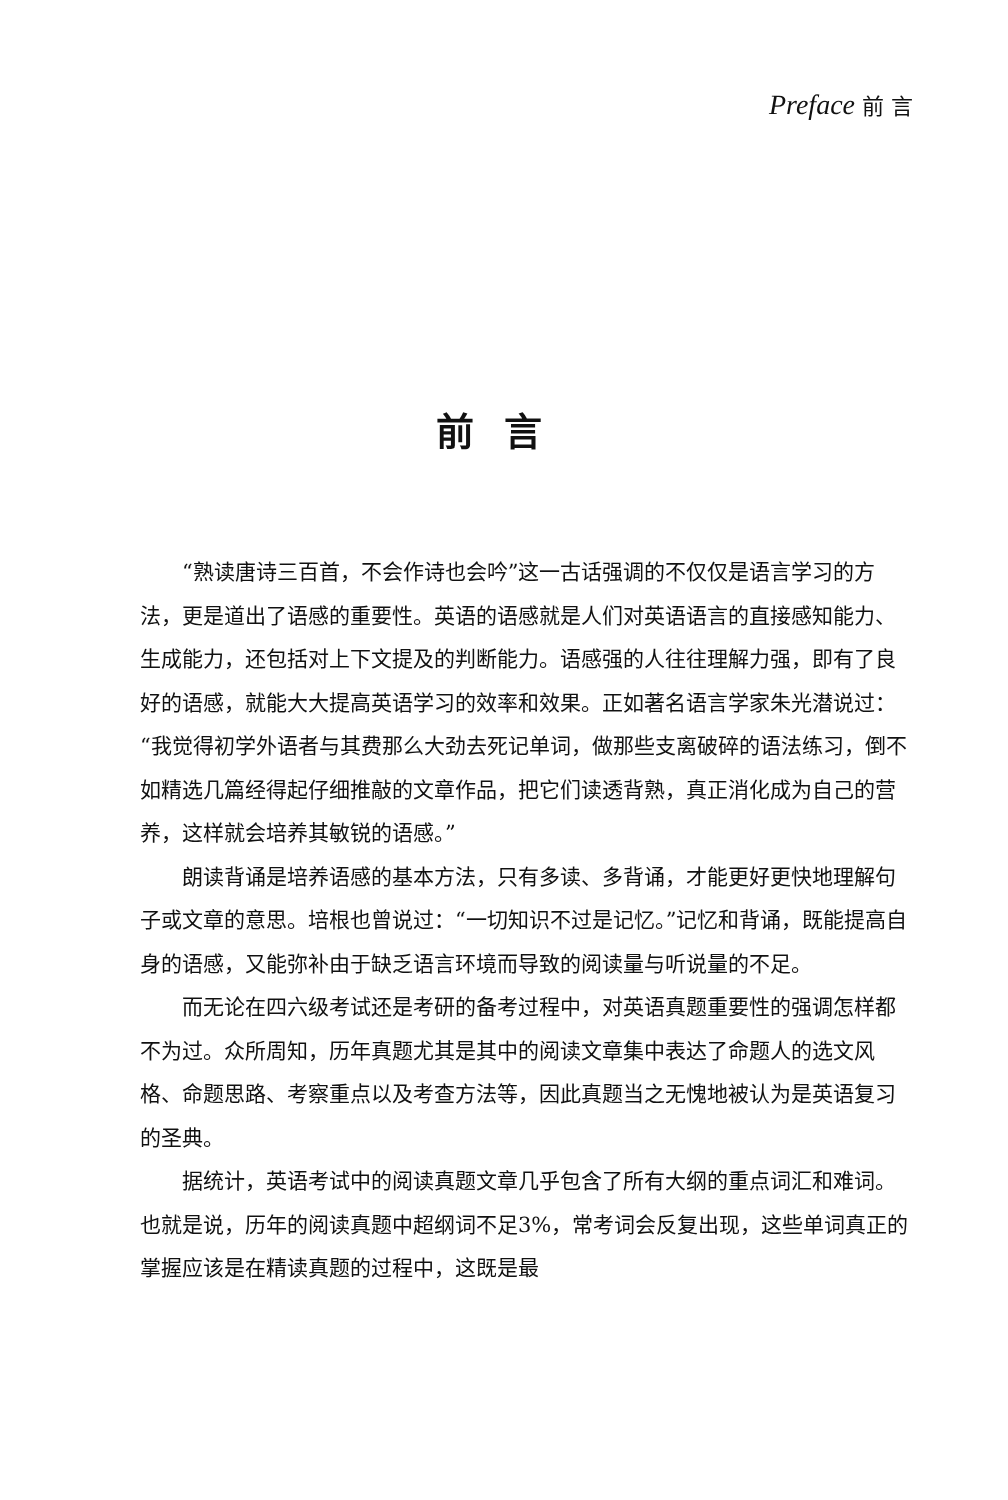Preface 前 言
前言
“熟读唐诗三百首，不会作诗也会吟”这一古话强调的不仅仅是语言学习的方法，更是道出了语感的重要性。英语的语感就是人们对英语语言的直接感知能力、生成能力，还包括对上下文提及的判断能力。语感强的人往往理解力强，即有了良好的语感，就能大大提高英语学习的效率和效果。正如著名语言学家朱光潜说过：“我觉得初学外语者与其费那么大劲去死记单词，做那些支离破碎的语法练习，倒不如精选几篇经得起仔细推敲的文章作品，把它们读透背熟，真正消化成为自己的营养，这样就会培养其敏锐的语感。”
朗读背诵是培养语感的基本方法，只有多读、多背诵，才能更好更快地理解句子或文章的意思。培根也曾说过：“一切知识不过是记忆。”记忆和背诵，既能提高自身的语感，又能弥补由于缺乏语言环境而导致的阅读量与听说量的不足。
而无论在四六级考试还是考研的备考过程中，对英语真题重要性的强调怎样都不为过。众所周知，历年真题尤其是其中的阅读文章集中表达了命题人的选文风格、命题思路、考察重点以及考查方法等，因此真题当之无愧地被认为是英语复习的圣典。
据统计，英语考试中的阅读真题文章几乎包含了所有大纲的重点词汇和难词。也就是说，历年的阅读真题中超纲词不足3%，常考词会反复出现，这些单词真正的掌握应该是在精读真题的过程中，这既是最